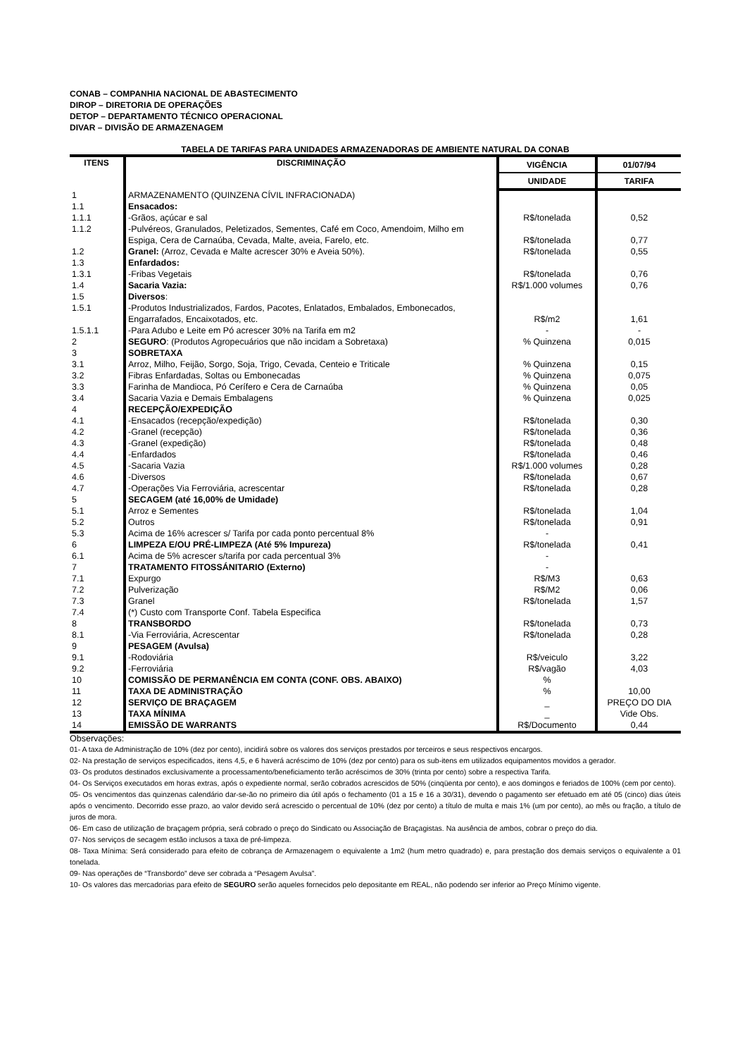CONAB – COMPANHIA NACIONAL DE ABASTECIMENTO
DIROP – DIRETORIA DE OPERAÇÕES
DETOP – DEPARTAMENTO TÉCNICO OPERACIONAL
DIVAR – DIVISÃO DE ARMAZENAGEM
TABELA DE TARIFAS PARA UNIDADES ARMAZENADORAS DE AMBIENTE NATURAL DA CONAB
| ITENS | DISCRIMINAÇÃO | VIGÊNCIA | 01/07/94 |
| --- | --- | --- | --- |
| | | UNIDADE | TARIFA |
| 1 | ARMAZENAMENTO (QUINZENA CÍVIL INFRACIONADA) | | |
| 1.1 | Ensacados: | | |
| 1.1.1 | -Grãos, açúcar e sal | R$/tonelada | 0,52 |
| 1.1.2 | -Pulvéreos, Granulados, Peletizados, Sementes, Café em Coco, Amendoim, Milho em Espiga, Cera de Carnaúba, Cevada, Malte, aveia, Farelo, etc. | R$/tonelada | 0,77 |
| 1.2 | Granel: (Arroz, Cevada e Malte acrescer 30% e Aveia 50%). | R$/tonelada | 0,55 |
| 1.3 | Enfardados: | | |
| 1.3.1 | -Fribas Vegetais | R$/tonelada | 0,76 |
| 1.4 | Sacaria Vazia: | R$/1.000 volumes | 0,76 |
| 1.5 | Diversos : | | |
| 1.5.1 | -Produtos Industrializados, Fardos, Pacotes, Enlatados, Embalados, Embonecados, Engarrafados, Encaixotados, etc. | R$/m2 | 1,61 |
| 1.5.1.1 | -Para Adubo e Leite em Pó acrescer 30% na Tarifa em m2 | - | - |
| 2 | SEGURO : (Produtos Agropecuários que não incidam a Sobretaxa) | % Quinzena | 0,015 |
| 3 | SOBRETAXA | | |
| 3.1 | Arroz, Milho, Feijão, Sorgo, Soja, Trigo, Cevada, Centeio e Triticale | % Quinzena | 0,15 |
| 3.2 | Fibras Enfardadas, Soltas ou Embonecadas | % Quinzena | 0,075 |
| 3.3 | Farinha de Mandioca, Pó Cerífero e Cera de Carnaúba | % Quinzena | 0,05 |
| 3.4 | Sacaria Vazia e Demais Embalagens | % Quinzena | 0,025 |
| 4 | RECEPÇÃO/EXPEDIÇÃO | | |
| 4.1 | -Ensacados (recepção/expedição) | R$/tonelada | 0,30 |
| 4.2 | -Granel (recepção) | R$/tonelada | 0,36 |
| 4.3 | -Granel (expedição) | R$/tonelada | 0,48 |
| 4.4 | -Enfardados | R$/tonelada | 0,46 |
| 4.5 | -Sacaria Vazia | R$/1.000 volumes | 0,28 |
| 4.6 | -Diversos | R$/tonelada | 0,67 |
| 4.7 | -Operações Via Ferroviária, acrescentar | R$/tonelada | 0,28 |
| 5 | SECAGEM (até 16,00% de Umidade) | | |
| 5.1 | Arroz e Sementes | R$/tonelada | 1,04 |
| 5.2 | Outros | R$/tonelada | 0,91 |
| 5.3 | Acima de 16% acrescer s/ Tarifa por cada ponto percentual 8% | - | |
| 6 | LIMPEZA E/OU PRÉ-LIMPEZA (Até 5% Impureza) | R$/tonelada | 0,41 |
| 6.1 | Acima de 5% acrescer s/tarifa por cada percentual 3% | - | |
| 7 | TRATAMENTO FITOSSÁNITARIO (Externo) | - | |
| 7.1 | Expurgo | R$/M3 | 0,63 |
| 7.2 | Pulverização | R$/M2 | 0,06 |
| 7.3 | Granel | R$/tonelada | 1,57 |
| 7.4 | (*) Custo com Transporte Conf. Tabela Especifica | | |
| 8 | TRANSBORDO | R$/tonelada | 0,73 |
| 8.1 | -Via Ferroviária, Acrescentar | R$/tonelada | 0,28 |
| 9 | PESAGEM (Avulsa) | | |
| 9.1 | -Rodoviária | R$/veiculo | 3,22 |
| 9.2 | -Ferroviária | R$/vagão | 4,03 |
| 10 | COMISSÃO DE PERMANÊNCIA EM CONTA (CONF. OBS. ABAIXO) | % | |
| 11 | TAXA DE ADMINISTRAÇÃO | % | 10,00 |
| 12 | SERVIÇO DE BRAÇAGEM | _ | PREÇO DO DIA |
| 13 | TAXA MÍNIMA | _ | Vide Obs. |
| 14 | EMISSÃO DE WARRANTS | R$/Documento | 0,44 |
Observações:
01- A taxa de Administração de 10% (dez por cento), incidirá sobre os valores dos serviços prestados por terceiros e seus respectivos encargos.
02- Na prestação de serviços especificados, itens 4,5, e 6 haverá acréscimo de 10% (dez por cento) para os sub-itens em utilizados equipamentos movidos a gerador.
03- Os produtos destinados exclusivamente a processamento/beneficiamento terão acréscimos de 30% (trinta por cento) sobre a respectiva Tarifa.
04- Os Serviços executados em horas extras, após o expediente normal, serão cobrados acrescidos de 50% (cinqüenta por cento), e aos domingos e feriados de 100% (cem por cento).
05- Os vencimentos das quinzenas calendário dar-se-ão no primeiro dia útil após o fechamento (01 a 15 e 16 a 30/31), devendo o pagamento ser efetuado em até 05 (cinco) dias úteis após o vencimento. Decorrido esse prazo, ao valor devido será acrescido o percentual de 10% (dez por cento) a título de multa e mais 1% (um por cento), ao mês ou fração, a título de juros de mora.
06- Em caso de utilização de braçagem própria, será cobrado o preço do Sindicato ou Associação de Braçagistas. Na ausência de ambos, cobrar o preço do dia.
07- Nos serviços de secagem estão inclusos a taxa de pré-limpeza.
08- Taxa Mínima: Será considerado para efeito de cobrança de Armazenagem o equivalente a 1m2 (hum metro quadrado) e, para prestação dos demais serviços o equivalente a 01 tonelada.
09- Nas operações de “Transbordo” deve ser cobrada a “Pesagem Avulsa”.
10- Os valores das mercadorias para efeito de SEGURO serão aqueles fornecidos pelo depositante em REAL, não podendo ser inferior ao Preço Mínimo vigente.